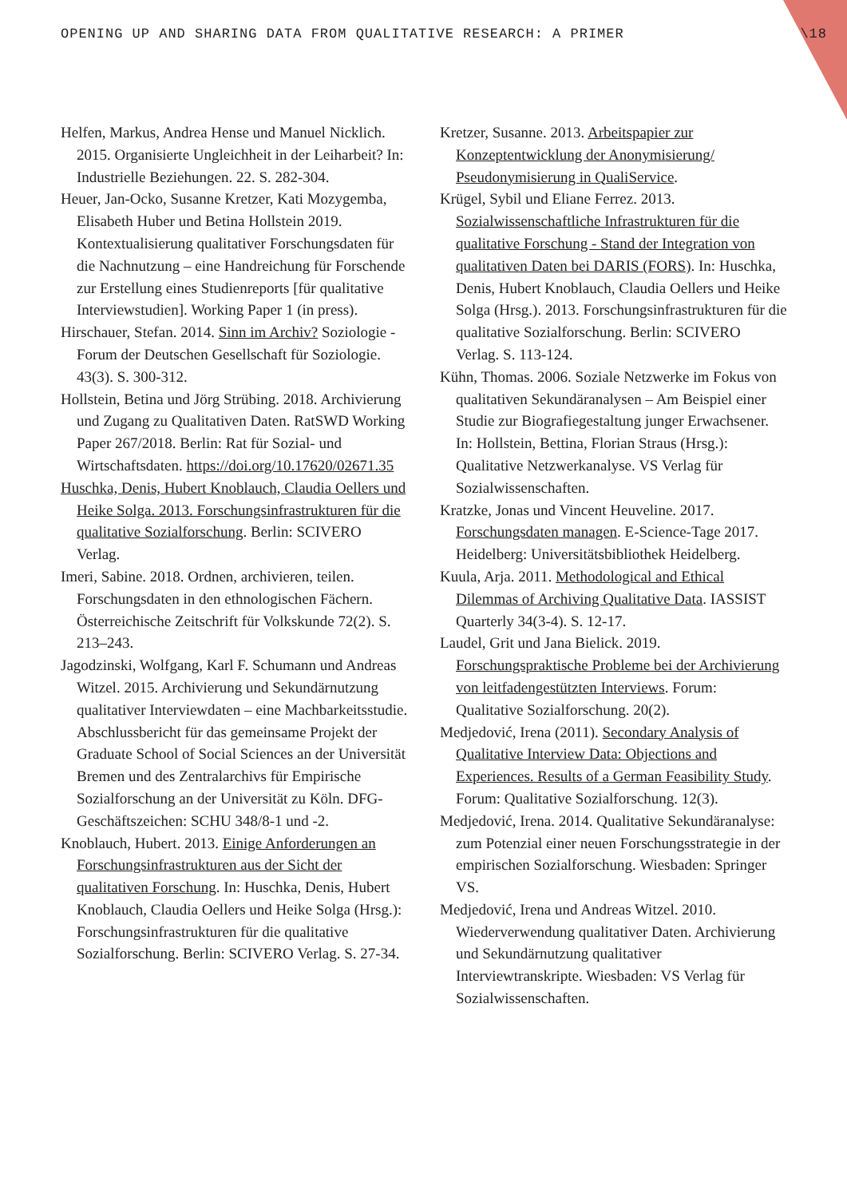OPENING UP AND SHARING DATA FROM QUALITATIVE RESEARCH: A PRIMER \18
Helfen, Markus, Andrea Hense und Manuel Nicklich. 2015. Organisierte Ungleichheit in der Leiharbeit? In: Industrielle Beziehungen. 22. S. 282-304.
Heuer, Jan-Ocko, Susanne Kretzer, Kati Mozygemba, Elisabeth Huber und Betina Hollstein 2019. Kontextualisierung qualitativer Forschungsdaten für die Nachnutzung – eine Handreichung für Forschende zur Erstellung eines Studienreports [für qualitative Interviewstudien]. Working Paper 1 (in press).
Hirschauer, Stefan. 2014. Sinn im Archiv? Soziologie - Forum der Deutschen Gesellschaft für Soziologie. 43(3). S. 300-312.
Hollstein, Betina und Jörg Strübing. 2018. Archivierung und Zugang zu Qualitativen Daten. RatSWD Working Paper 267/2018. Berlin: Rat für Sozial- und Wirtschaftsdaten. https://doi.org/10.17620/02671.35
Huschka, Denis, Hubert Knoblauch, Claudia Oellers und Heike Solga. 2013. Forschungsinfrastrukturen für die qualitative Sozialforschung. Berlin: SCIVERO Verlag.
Imeri, Sabine. 2018. Ordnen, archivieren, teilen. Forschungsdaten in den ethnologischen Fächern. Österreichische Zeitschrift für Volkskunde 72(2). S. 213–243.
Jagodzinski, Wolfgang, Karl F. Schumann und Andreas Witzel. 2015. Archivierung und Sekundärnutzung qualitativer Interviewdaten – eine Machbarkeitsstudie. Abschlussbericht für das gemeinsame Projekt der Graduate School of Social Sciences an der Universität Bremen und des Zentralarchivs für Empirische Sozialforschung an der Universität zu Köln. DFG-Geschäftszeichen: SCHU 348/8-1 und -2.
Knoblauch, Hubert. 2013. Einige Anforderungen an Forschungsinfrastrukturen aus der Sicht der qualitativen Forschung. In: Huschka, Denis, Hubert Knoblauch, Claudia Oellers und Heike Solga (Hrsg.): Forschungsinfrastrukturen für die qualitative Sozialforschung. Berlin: SCIVERO Verlag. S. 27-34.
Kretzer, Susanne. 2013. Arbeitspapier zur Konzeptentwicklung der Anonymisierung/ Pseudonymisierung in QualiService.
Krügel, Sybil und Eliane Ferrez. 2013. Sozialwissenschaftliche Infrastrukturen für die qualitative Forschung - Stand der Integration von qualitativen Daten bei DARIS (FORS). In: Huschka, Denis, Hubert Knoblauch, Claudia Oellers und Heike Solga (Hrsg.). 2013. Forschungsinfrastrukturen für die qualitative Sozialforschung. Berlin: SCIVERO Verlag. S. 113-124.
Kühn, Thomas. 2006. Soziale Netzwerke im Fokus von qualitativen Sekundäranalysen – Am Beispiel einer Studie zur Biografiegestaltung junger Erwachsener. In: Hollstein, Bettina, Florian Straus (Hrsg.): Qualitative Netzwerkanalyse. VS Verlag für Sozialwissenschaften.
Kratzke, Jonas und Vincent Heuveline. 2017. Forschungsdaten managen. E-Science-Tage 2017. Heidelberg: Universitätsbibliothek Heidelberg.
Kuula, Arja. 2011. Methodological and Ethical Dilemmas of Archiving Qualitative Data. IASSIST Quarterly 34(3-4). S. 12-17.
Laudel, Grit und Jana Bielick. 2019. Forschungspraktische Probleme bei der Archivierung von leitfadengestützten Interviews. Forum: Qualitative Sozialforschung. 20(2).
Medjedović, Irena (2011). Secondary Analysis of Qualitative Interview Data: Objections and Experiences. Results of a German Feasibility Study. Forum: Qualitative Sozialforschung. 12(3).
Medjedović, Irena. 2014. Qualitative Sekundäranalyse: zum Potenzial einer neuen Forschungsstrategie in der empirischen Sozialforschung. Wiesbaden: Springer VS.
Medjedović, Irena und Andreas Witzel. 2010. Wiederverwendung qualitativer Daten. Archivierung und Sekundärnutzung qualitativer Interviewtranskripte. Wiesbaden: VS Verlag für Sozialwissenschaften.